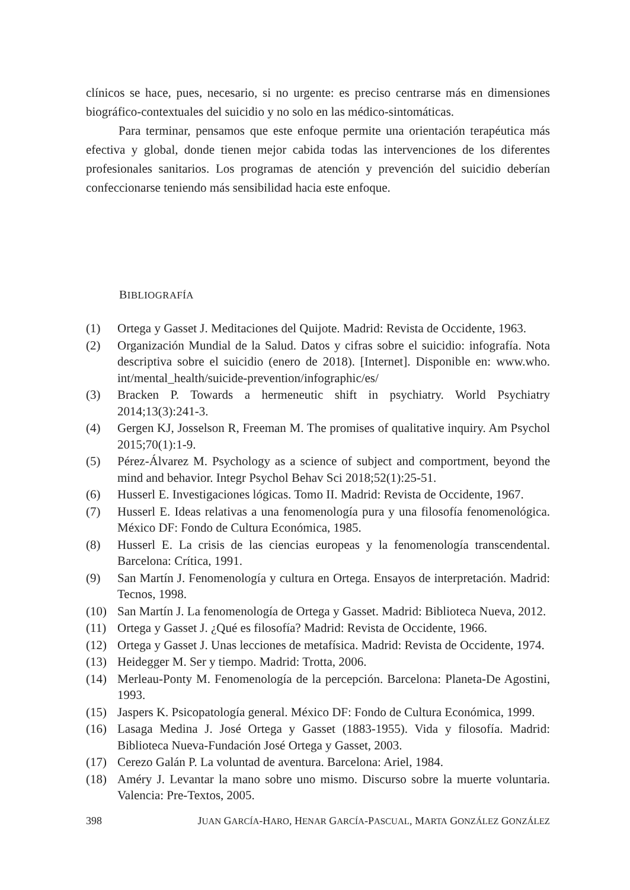clínicos se hace, pues, necesario, si no urgente: es preciso centrarse más en dimensiones biográfico-contextuales del suicidio y no solo en las médico-sintomáticas.
Para terminar, pensamos que este enfoque permite una orientación terapéutica más efectiva y global, donde tienen mejor cabida todas las intervenciones de los diferentes profesionales sanitarios. Los programas de atención y prevención del suicidio deberían confeccionarse teniendo más sensibilidad hacia este enfoque.
BIBLIOGRAFÍA
(1) Ortega y Gasset J. Meditaciones del Quijote. Madrid: Revista de Occidente, 1963.
(2) Organización Mundial de la Salud. Datos y cifras sobre el suicidio: infografía. Nota descriptiva sobre el suicidio (enero de 2018). [Internet]. Disponible en: www.who. int/mental_health/suicide-prevention/infographic/es/
(3) Bracken P. Towards a hermeneutic shift in psychiatry. World Psychiatry 2014;13(3):241-3.
(4) Gergen KJ, Josselson R, Freeman M. The promises of qualitative inquiry. Am Psychol 2015;70(1):1-9.
(5) Pérez-Álvarez M. Psychology as a science of subject and comportment, beyond the mind and behavior. Integr Psychol Behav Sci 2018;52(1):25-51.
(6) Husserl E. Investigaciones lógicas. Tomo II. Madrid: Revista de Occidente, 1967.
(7) Husserl E. Ideas relativas a una fenomenología pura y una filosofía fenomenológica. México DF: Fondo de Cultura Económica, 1985.
(8) Husserl E. La crisis de las ciencias europeas y la fenomenología transcendental. Barcelona: Crítica, 1991.
(9) San Martín J. Fenomenología y cultura en Ortega. Ensayos de interpretación. Madrid: Tecnos, 1998.
(10) San Martín J. La fenomenología de Ortega y Gasset. Madrid: Biblioteca Nueva, 2012.
(11) Ortega y Gasset J. ¿Qué es filosofía? Madrid: Revista de Occidente, 1966.
(12) Ortega y Gasset J. Unas lecciones de metafísica. Madrid: Revista de Occidente, 1974.
(13) Heidegger M. Ser y tiempo. Madrid: Trotta, 2006.
(14) Merleau-Ponty M. Fenomenología de la percepción. Barcelona: Planeta-De Agostini, 1993.
(15) Jaspers K. Psicopatología general. México DF: Fondo de Cultura Económica, 1999.
(16) Lasaga Medina J. José Ortega y Gasset (1883-1955). Vida y filosofía. Madrid: Biblioteca Nueva-Fundación José Ortega y Gasset, 2003.
(17) Cerezo Galán P. La voluntad de aventura. Barcelona: Ariel, 1984.
(18) Améry J. Levantar la mano sobre uno mismo. Discurso sobre la muerte voluntaria. Valencia: Pre-Textos, 2005.
398 JUAN GARCÍA-HARO, HENAR GARCÍA-PASCUAL, MARTA GONZÁLEZ GONZÁLEZ